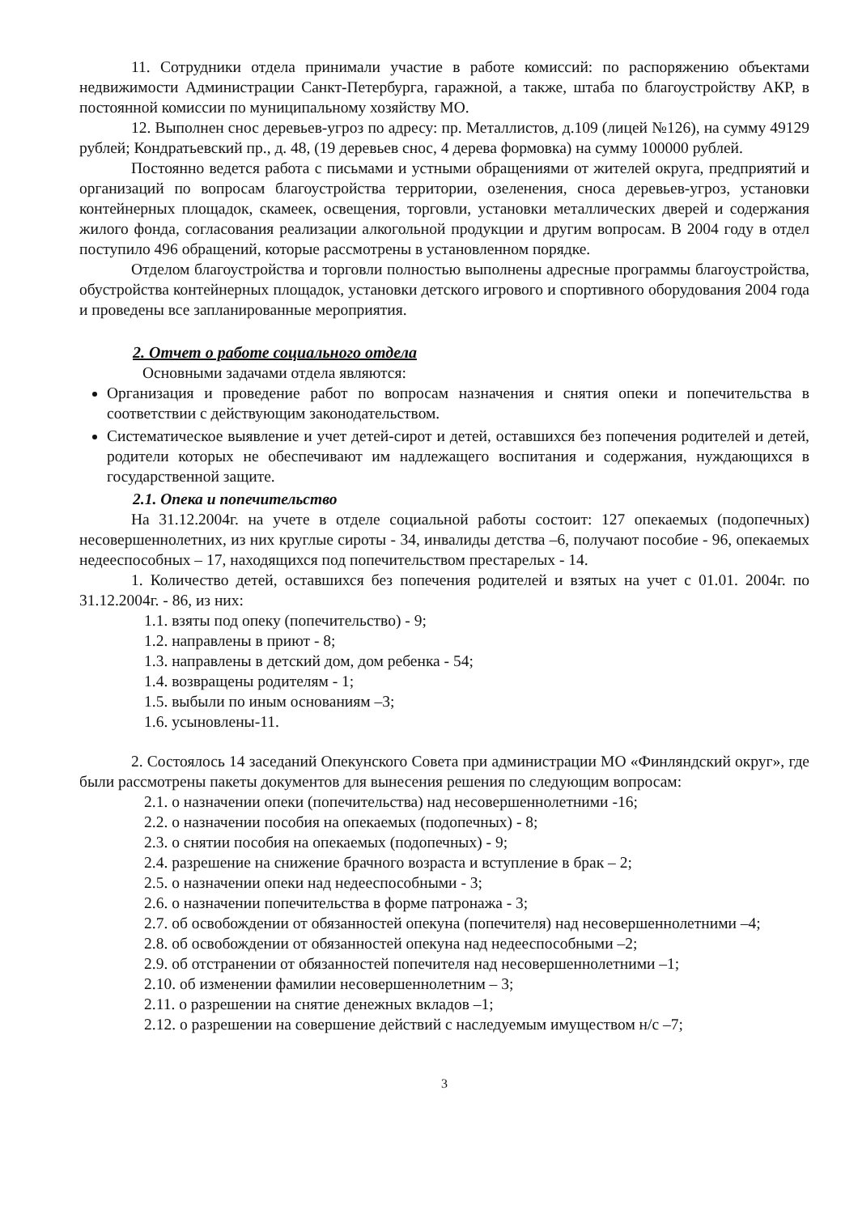11. Сотрудники отдела принимали участие в работе комиссий: по распоряжению объектами недвижимости Администрации Санкт-Петербурга, гаражной, а также, штаба по благоустройству АКР, в постоянной комиссии по муниципальному хозяйству МО.
12. Выполнен снос деревьев-угроз по адресу: пр. Металлистов, д.109 (лицей №126), на сумму 49129 рублей; Кондратьевский пр., д. 48, (19 деревьев снос, 4 дерева формовка) на сумму 100000 рублей.
Постоянно ведется работа с письмами и устными обращениями от жителей округа, предприятий и организаций по вопросам благоустройства территории, озеленения, сноса деревьев-угроз, установки контейнерных площадок, скамеек, освещения, торговли, установки металлических дверей и содержания жилого фонда, согласования реализации алкогольной продукции и другим вопросам. В 2004 году в отдел поступило 496 обращений, которые рассмотрены в установленном порядке.
Отделом благоустройства и торговли полностью выполнены адресные программы благоустройства, обустройства контейнерных площадок, установки детского игрового и спортивного оборудования 2004 года и проведены все запланированные мероприятия.
2. Отчет о работе социального отдела
Основными задачами отдела являются:
Организация и проведение работ по вопросам назначения и снятия опеки и попечительства в соответствии с действующим законодательством.
Систематическое выявление и учет детей-сирот и детей, оставшихся без попечения родителей и детей, родители которых не обеспечивают им надлежащего воспитания и содержания, нуждающихся в государственной защите.
2.1. Опека и попечительство
На 31.12.2004г. на учете в отделе социальной работы состоит: 127 опекаемых (подопечных) несовершеннолетних, из них круглые сироты - 34, инвалиды детства –6, получают пособие - 96, опекаемых недееспособных – 17, находящихся под попечительством престарелых - 14.
1. Количество детей, оставшихся без попечения родителей и взятых на учет с 01.01. 2004г. по 31.12.2004г. - 86, из них:
1.1. взяты под опеку (попечительство) - 9;
1.2. направлены в приют - 8;
1.3. направлены в детский дом, дом ребенка - 54;
1.4. возвращены родителям - 1;
1.5. выбыли по иным основаниям –3;
1.6. усыновлены-11.
2. Состоялось 14 заседаний Опекунского Совета при администрации МО «Финляндский округ», где были рассмотрены пакеты документов для вынесения решения по следующим вопросам:
2.1. о назначении опеки (попечительства) над несовершеннолетними -16;
2.2. о назначении пособия на опекаемых (подопечных) - 8;
2.3. о снятии пособия на опекаемых (подопечных) - 9;
2.4. разрешение на снижение брачного возраста и вступление в брак – 2;
2.5. о назначении опеки над недееспособными - 3;
2.6. о назначении попечительства в форме патронажа - 3;
2.7. об освобождении от обязанностей опекуна (попечителя) над несовершеннолетними –4;
2.8. об освобождении от обязанностей опекуна над недееспособными –2;
2.9. об отстранении от обязанностей попечителя над несовершеннолетними –1;
2.10. об изменении фамилии несовершеннолетним – 3;
2.11. о разрешении на снятие денежных вкладов –1;
2.12. о разрешении на совершение действий с наследуемым имуществом н/с –7;
3